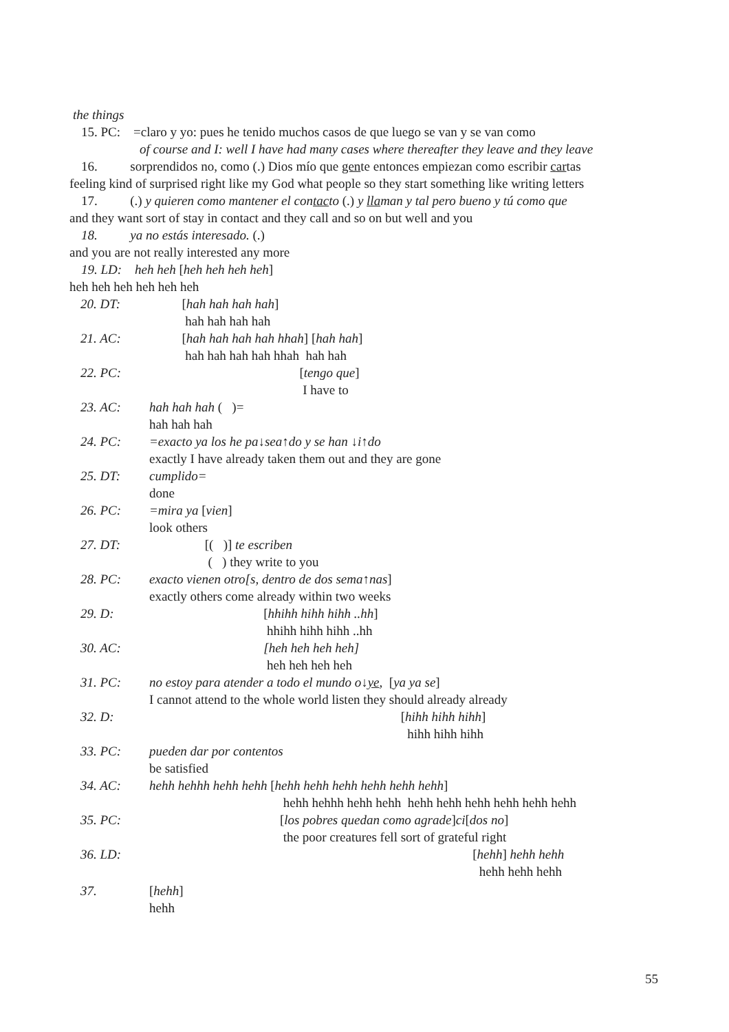the things
15. PC: =claro y yo: pues he tenido muchos casos de que luego se van y se van como
of course and I: well I have had many cases where thereafter they leave and they leave
16. sorprendidos no, como (.) Dios mío que gente entonces empiezan como escribir cartas
feeling kind of surprised right like my God what people so they start something like writing letters
17. (.) y quieren como mantener el contacto (.) y llaman y tal pero bueno y tú como que
and they want sort of stay in contact and they call and so on but well and you
18. ya no estás interesado. (.)
and you are not really interested any more
19. LD: heh heh [heh heh heh heh]
heh heh heh heh heh heh
20. DT: [hah hah hah hah]
hah hah hah hah
21. AC: [hah hah hah hah hhah] [hah hah]
hah hah hah hah hhah hah hah
22. PC: [tengo que]
I have to
23. AC: hah hah hah ( )=
hah hah hah
24. PC: =exacto ya los he pa↓sea↑do y se han ↓i↑do
exactly I have already taken them out and they are gone
25. DT: cumplido=
done
26. PC: =mira ya [vien]
look others
27. DT: [( )] te escriben
( ) they write to you
28. PC: exacto vienen otro[s, dentro de dos sema↑nas]
exactly others come already within two weeks
29. D: [hhihh hihh hihh ..hh]
hhihh hihh hihh ..hh
30. AC: [heh heh heh heh]
heh heh heh heh
31. PC: no estoy para atender a todo el mundo o↓ye, [ya ya se]
I cannot attend to the whole world listen they should already already
32. D: [hihh hihh hihh]
hihh hihh hihh
33. PC: pueden dar por contentos
be satisfied
34. AC: hehh hehhh hehh hehh [hehh hehh hehh hehh hehh hehh]
hehh hehhh hehh hehh hehh hehh hehh hehh hehh hehh
35. PC: [los pobres quedan como agrade]ci[dos no]
the poor creatures fell sort of grateful right
36. LD: [hehh] hehh hehh
hehh hehh hehh
37. [hehh]
hehh
55